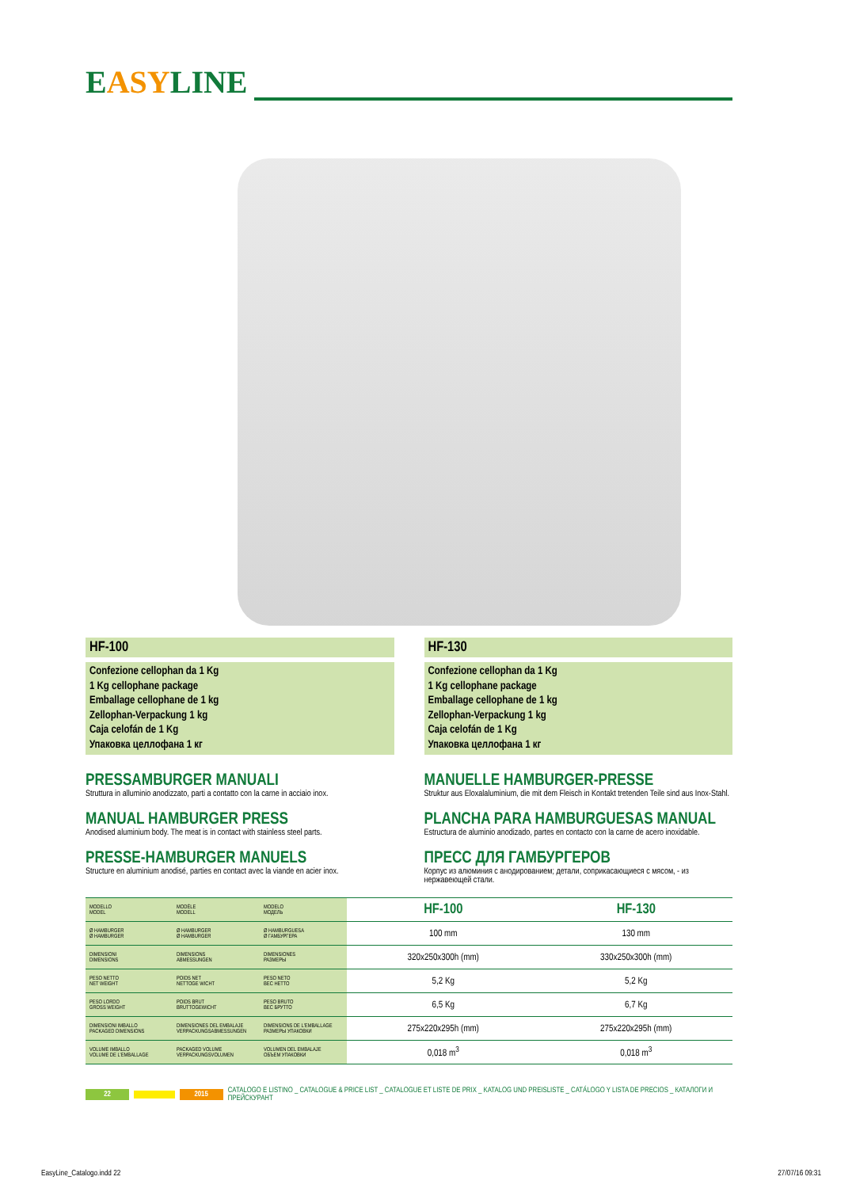EASYLINE
HF-100
Confezione cellophan da 1 Kg
1 Kg cellophane package
Emballage cellophane de 1 kg
Zellophan-Verpackung 1 kg
Caja celofán de 1 Kg
Упаковка целлофана 1 кг
PRESSAMBURGER MANUALI
Struttura in alluminio anodizzato, parti a contatto con la carne in acciaio inox.
MANUAL HAMBURGER PRESS
Anodised aluminium body. The meat is in contact with stainless steel parts.
PRESSE-HAMBURGER MANUELS
Structure en aluminium anodisé, parties en contact avec la viande en acier inox.
HF-130
Confezione cellophan da 1 Kg
1 Kg cellophane package
Emballage cellophane de 1 kg
Zellophan-Verpackung 1 kg
Caja celofán de 1 Kg
Упаковка целлофана 1 кг
MANUELLE HAMBURGER-PRESSE
Struktur aus Eloxalaluminium, die mit dem Fleisch in Kontakt tretenden Teile sind aus Inox-Stahl.
PLANCHA PARA HAMBURGUESAS MANUAL
Estructura de aluminio anodizado, partes en contacto con la carne de acero inoxidable.
ПРЕСС ДЛЯ ГАМБУРГЕРОВ
Корпус из алюминия с анодированием; детали, соприкасающиеся с мясом, - из нержавеющей стали.
| MODELLO MODEL | MODÈLE MODELL | MODELO МОДЕЛЬ | HF-100 | HF-130 |
| Ø HAMBURGER Ø HAMBURGER | Ø HAMBURGER Ø HAMBURGER | Ø HAMBURGUESA Ø ГАМБУРГЕРА | 100 mm | 130 mm |
| DIMENSIONI DIMENSIONS | DIMENSIONS ABMESSUNGEN | DIMENSIONES РАЗМЕРЫ | 320x250x300h (mm) | 330x250x300h (mm) |
| PESO NETTO NET WEIGHT | POIDS NET NETTOGE WICHT | PESO NETO ВЕС НЕТТО | 5,2 Kg | 5,2 Kg |
| PESO LORDO GROSS WEIGHT | POIDS BRUT BRUTTOGEWICHT | PESO BRUTO ВЕС БРУТТО | 6,5 Kg | 6,7 Kg |
| DIMENSIONI IMBALLO PACKAGED DIMENSIONS | DIMENSIONES DEL EMBALAJE VERPACKUNGSABMESSUNGEN | DIMENSIONS DE L'EMBALLAGE РАЗМЕРЫ УПАКОВКИ | 275x220x295h (mm) | 275x220x295h (mm) |
| VOLUME IMBALLO VOLUME DE L'EMBALLAGE | PACKAGED VOLUME VERPACKUNGSVOLUMEN | VOLUMEN DEL EMBALAJE ОБЪЕМ УПАКОВКИ | 0,018 m<sup>3</sup> | 0,018 m<sup>3</sup> |
22 2015 CATALOGO E LISTINO _ CATALOGUE & PRICE LIST _ CATALOGUE ET LISTE DE PRIX _ KATALOG UND PREISLISTE _ CATÁLOGO Y LISTA DE PRECIOS _ КАТАЛОГИ И ПРЕЙСКУРАНТ
EasyLine_Catalogo.indd 22 27/07/16 09:31